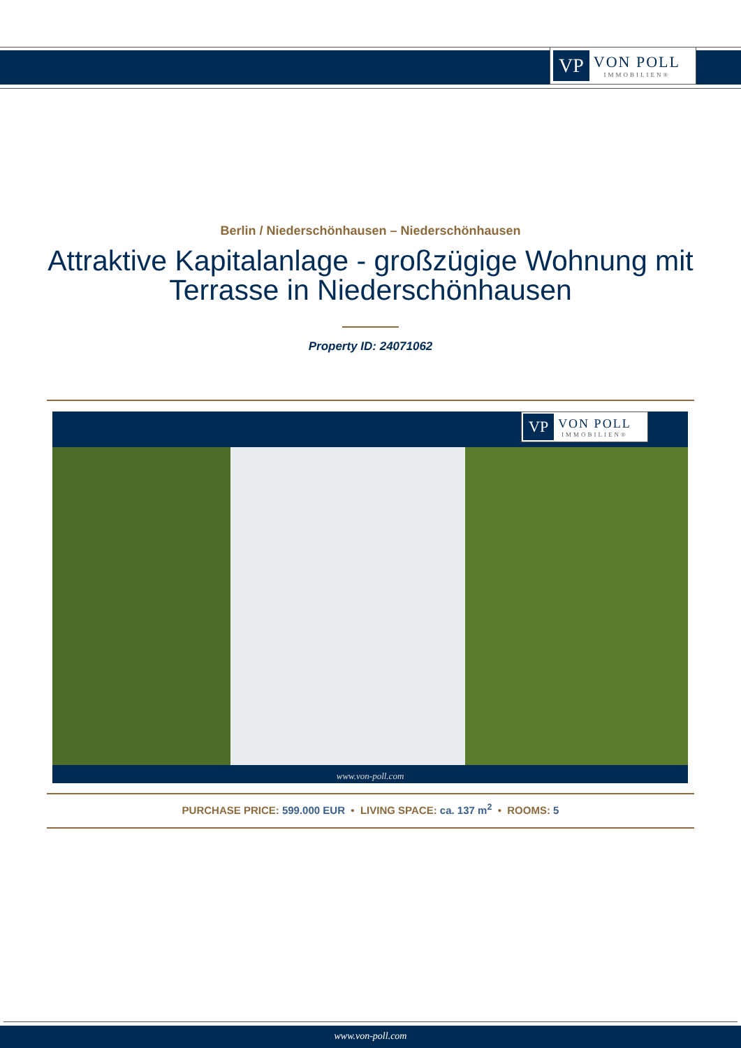VP VON POLL
IMMOBILIEN®
Berlin / Niederschönhausen – Niederschönhausen
Attraktive Kapitalanlage - großzügige Wohnung mit
Terrasse in Niederschönhausen
Property ID: 24071062
VP VON POLL
IMMOBILIEN®
www.von-poll.com
PURCHASE PRICE: 599.000 EUR • LIVING SPACE: ca. 137 m<sup>2</sup> • ROOMS: 5
www.von-poll.com